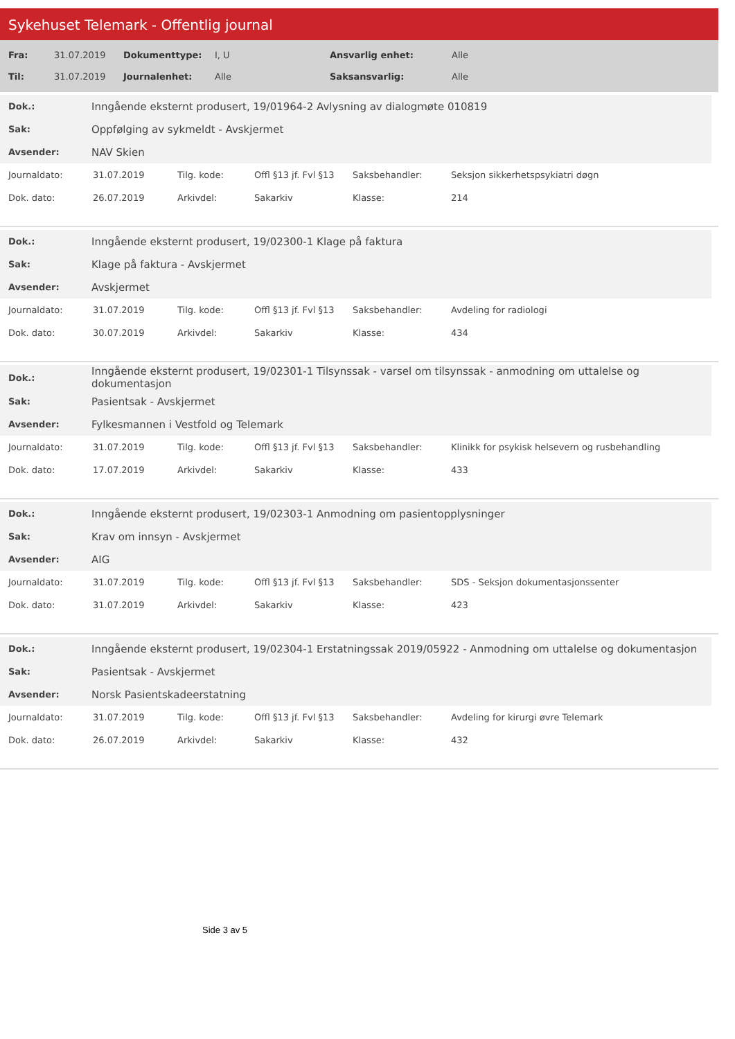Sykehuset Telemark - Offentlig journal
| Fra: | 31.07.2019 | Dokumenttype: | I, U | Ansvarlig enhet: | Alle |
| Til: | 31.07.2019 | Journalenhet: | Alle | Saksansvarlig: | Alle |
| Dok.: | Inngående eksternt produsert, 19/01964-2 Avlysning av dialogmøte 010819 |
| Sak: | Oppfølging av sykmeldt - Avskjermet |
| Avsender: | NAV Skien |
| Journaldato: | 31.07.2019 | Tilg. kode: | Offl §13 jf. Fvl §13 | Saksbehandler: | Seksjon sikkerhetspsykiatri døgn |
| Dok. dato: | 26.07.2019 | Arkivdel: | Sakarkiv | Klasse: | 214 |
| Dok.: | Inngående eksternt produsert, 19/02300-1 Klage på faktura |
| Sak: | Klage på faktura - Avskjermet |
| Avsender: | Avskjermet |
| Journaldato: | 31.07.2019 | Tilg. kode: | Offl §13 jf. Fvl §13 | Saksbehandler: | Avdeling for radiologi |
| Dok. dato: | 30.07.2019 | Arkivdel: | Sakarkiv | Klasse: | 434 |
| Dok.: | Inngående eksternt produsert, 19/02301-1 Tilsynssak - varsel om tilsynssak - anmodning om uttalelse og dokumentasjon |
| Sak: | Pasientsak - Avskjermet |
| Avsender: | Fylkesmannen i Vestfold og Telemark |
| Journaldato: | 31.07.2019 | Tilg. kode: | Offl §13 jf. Fvl §13 | Saksbehandler: | Klinikk for psykisk helsevern og rusbehandling |
| Dok. dato: | 17.07.2019 | Arkivdel: | Sakarkiv | Klasse: | 433 |
| Dok.: | Inngående eksternt produsert, 19/02303-1 Anmodning om pasientopplysninger |
| Sak: | Krav om innsyn - Avskjermet |
| Avsender: | AIG |
| Journaldato: | 31.07.2019 | Tilg. kode: | Offl §13 jf. Fvl §13 | Saksbehandler: | SDS - Seksjon dokumentasjonssenter |
| Dok. dato: | 31.07.2019 | Arkivdel: | Sakarkiv | Klasse: | 423 |
| Dok.: | Inngående eksternt produsert, 19/02304-1 Erstatningssak 2019/05922 - Anmodning om uttalelse og dokumentasjon |
| Sak: | Pasientsak - Avskjermet |
| Avsender: | Norsk Pasientskadeerstatning |
| Journaldato: | 31.07.2019 | Tilg. kode: | Offl §13 jf. Fvl §13 | Saksbehandler: | Avdeling for kirurgi øvre Telemark |
| Dok. dato: | 26.07.2019 | Arkivdel: | Sakarkiv | Klasse: | 432 |
Side 3 av 5